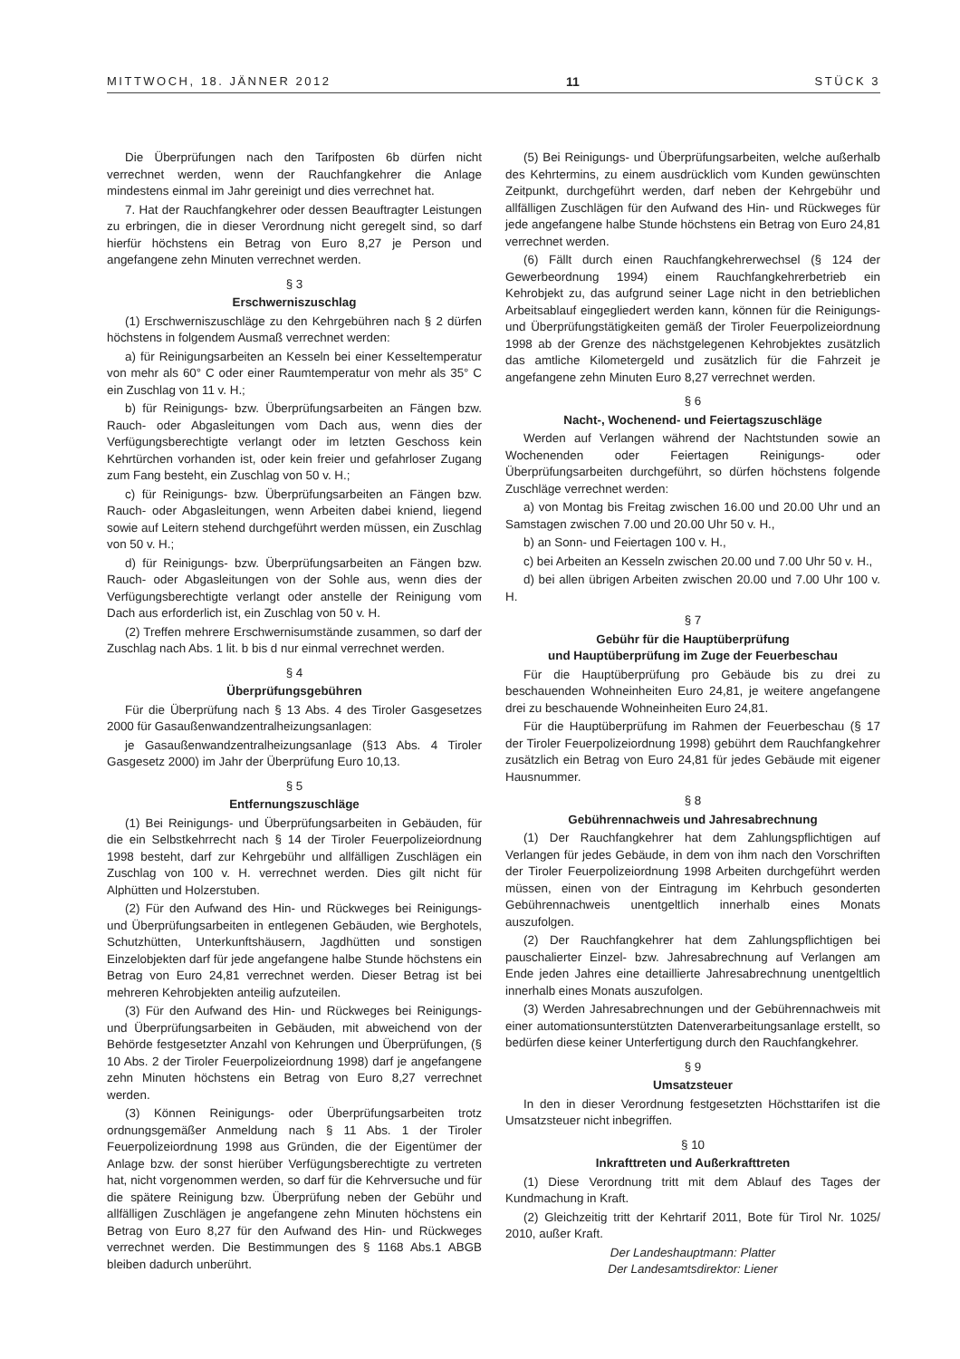MITTWOCH, 18. JÄNNER 2012 11 STÜCK 3
Die Überprüfungen nach den Tarifposten 6b dürfen nicht verrechnet werden, wenn der Rauchfangkehrer die Anlage mindestens einmal im Jahr gereinigt und dies verrechnet hat.
7. Hat der Rauchfangkehrer oder dessen Beauftragter Leistungen zu erbringen, die in dieser Verordnung nicht geregelt sind, so darf hierfür höchstens ein Betrag von Euro 8,27 je Person und angefangene zehn Minuten verrechnet werden.
§ 3
Erschwerniszuschlag
(1) Erschwerniszuschläge zu den Kehrgebühren nach § 2 dürfen höchstens in folgendem Ausmaß verrechnet werden:
a) für Reinigungsarbeiten an Kesseln bei einer Kesseltemperatur von mehr als 60° C oder einer Raumtemperatur von mehr als 35° C ein Zuschlag von 11 v. H.;
b) für Reinigungs- bzw. Überprüfungsarbeiten an Fängen bzw. Rauch- oder Abgasleitungen vom Dach aus, wenn dies der Verfügungsberechtigte verlangt oder im letzten Geschoss kein Kehrtürchen vorhanden ist, oder kein freier und gefahrloser Zugang zum Fang besteht, ein Zuschlag von 50 v. H.;
c) für Reinigungs- bzw. Überprüfungsarbeiten an Fängen bzw. Rauch- oder Abgasleitungen, wenn Arbeiten dabei kniend, liegend sowie auf Leitern stehend durchgeführt werden müssen, ein Zuschlag von 50 v. H.;
d) für Reinigungs- bzw. Überprüfungsarbeiten an Fängen bzw. Rauch- oder Abgasleitungen von der Sohle aus, wenn dies der Verfügungsberechtigte verlangt oder anstelle der Reinigung vom Dach aus erforderlich ist, ein Zuschlag von 50 v. H.
(2) Treffen mehrere Erschwernisumstände zusammen, so darf der Zuschlag nach Abs. 1 lit. b bis d nur einmal verrechnet werden.
§ 4
Überprüfungsgebühren
Für die Überprüfung nach § 13 Abs. 4 des Tiroler Gasgesetzes 2000 für Gasaußenwandzentralheizungsanlagen:
je Gasaußenwandzentralheizungsanlage (§13 Abs. 4 Tiroler Gasgesetz 2000) im Jahr der Überprüfung Euro 10,13.
§ 5
Entfernungszuschläge
(1) Bei Reinigungs- und Überprüfungsarbeiten in Gebäuden, für die ein Selbstkehrrecht nach § 14 der Tiroler Feuerpolizeiordnung 1998 besteht, darf zur Kehrgebühr und allfälligen Zuschlägen ein Zuschlag von 100 v. H. verrechnet werden. Dies gilt nicht für Alphütten und Holzerstuben.
(2) Für den Aufwand des Hin- und Rückweges bei Reinigungs- und Überprüfungsarbeiten in entlegenen Gebäuden, wie Berghotels, Schutzhütten, Unterkunftshäusern, Jagdhütten und sonstigen Einzelobjekten darf für jede angefangene halbe Stunde höchstens ein Betrag von Euro 24,81 verrechnet werden. Dieser Betrag ist bei mehreren Kehrobjekten anteilig aufzuteilen.
(3) Für den Aufwand des Hin- und Rückweges bei Reinigungs- und Überprüfungsarbeiten in Gebäuden, mit abweichend von der Behörde festgesetzter Anzahl von Kehrungen und Überprüfungen, (§ 10 Abs. 2 der Tiroler Feuerpolizeiordnung 1998) darf je angefangene zehn Minuten höchstens ein Betrag von Euro 8,27 verrechnet werden.
(3) Können Reinigungs- oder Überprüfungsarbeiten trotz ordnungsgemäßer Anmeldung nach § 11 Abs. 1 der Tiroler Feuerpolizeiordnung 1998 aus Gründen, die der Eigentümer der Anlage bzw. der sonst hierüber Verfügungsberechtigte zu vertreten hat, nicht vorgenommen werden, so darf für die Kehrversuche und für die spätere Reinigung bzw. Überprüfung neben der Gebühr und allfälligen Zuschlägen je angefangene zehn Minuten höchstens ein Betrag von Euro 8,27 für den Aufwand des Hin- und Rückweges verrechnet werden. Die Bestimmungen des § 1168 Abs.1 ABGB bleiben dadurch unberührt.
(5) Bei Reinigungs- und Überprüfungsarbeiten, welche außerhalb des Kehrtermins, zu einem ausdrücklich vom Kunden gewünschten Zeitpunkt, durchgeführt werden, darf neben der Kehrgebühr und allfälligen Zuschlägen für den Aufwand des Hin- und Rückweges für jede angefangene halbe Stunde höchstens ein Betrag von Euro 24,81 verrechnet werden.
(6) Fällt durch einen Rauchfangkehrerwechsel (§ 124 der Gewerbeordnung 1994) einem Rauchfangkehrerbetrieb ein Kehrobjekt zu, das aufgrund seiner Lage nicht in den betrieblichen Arbeitsablauf eingegliedert werden kann, können für die Reinigungs- und Überprüfungstätigkeiten gemäß der Tiroler Feuerpolizeiordnung 1998 ab der Grenze des nächstgelegenen Kehrobjektes zusätzlich das amtliche Kilometergeld und zusätzlich für die Fahrzeit je angefangene zehn Minuten Euro 8,27 verrechnet werden.
§ 6
Nacht-, Wochenend- und Feiertagszuschläge
Werden auf Verlangen während der Nachtstunden sowie an Wochenenden oder Feiertagen Reinigungs- oder Überprüfungsarbeiten durchgeführt, so dürfen höchstens folgende Zuschläge verrechnet werden:
a) von Montag bis Freitag zwischen 16.00 und 20.00 Uhr und an Samstagen zwischen 7.00 und 20.00 Uhr 50 v. H.,
b) an Sonn- und Feiertagen 100 v. H.,
c) bei Arbeiten an Kesseln zwischen 20.00 und 7.00 Uhr 50 v. H.,
d) bei allen übrigen Arbeiten zwischen 20.00 und 7.00 Uhr 100 v. H.
§ 7
Gebühr für die Hauptüberprüfung
und Hauptüberprüfung im Zuge der Feuerbeschau
Für die Hauptüberprüfung pro Gebäude bis zu drei zu beschauenden Wohneinheiten Euro 24,81, je weitere angefangene drei zu beschauende Wohneinheiten Euro 24,81.
Für die Hauptüberprüfung im Rahmen der Feuerbeschau (§ 17 der Tiroler Feuerpolizeiordnung 1998) gebührt dem Rauchfangkehrer zusätzlich ein Betrag von Euro 24,81 für jedes Gebäude mit eigener Hausnummer.
§ 8
Gebührennachweis und Jahresabrechnung
(1) Der Rauchfangkehrer hat dem Zahlungspflichtigen auf Verlangen für jedes Gebäude, in dem von ihm nach den Vorschriften der Tiroler Feuerpolizeiordnung 1998 Arbeiten durchgeführt werden müssen, einen von der Eintragung im Kehrbuch gesonderten Gebührennachweis unentgeltlich innerhalb eines Monats auszufolgen.
(2) Der Rauchfangkehrer hat dem Zahlungspflichtigen bei pauschalierter Einzel- bzw. Jahresabrechnung auf Verlangen am Ende jeden Jahres eine detaillierte Jahresabrechnung unentgeltlich innerhalb eines Monats auszufolgen.
(3) Werden Jahresabrechnungen und der Gebührennachweis mit einer automationsunterstützten Datenverarbeitungsanlage erstellt, so bedürfen diese keiner Unterfertigung durch den Rauchfangkehrer.
§ 9
Umsatzsteuer
In den in dieser Verordnung festgesetzten Höchsttarifen ist die Umsatzsteuer nicht inbegriffen.
§ 10
Inkrafttreten und Außerkrafttreten
(1) Diese Verordnung tritt mit dem Ablauf des Tages der Kundmachung in Kraft.
(2) Gleichzeitig tritt der Kehrtarif 2011, Bote für Tirol Nr. 1025/ 2010, außer Kraft.
Der Landeshauptmann: Platter
Der Landesamtsdirektor: Liener